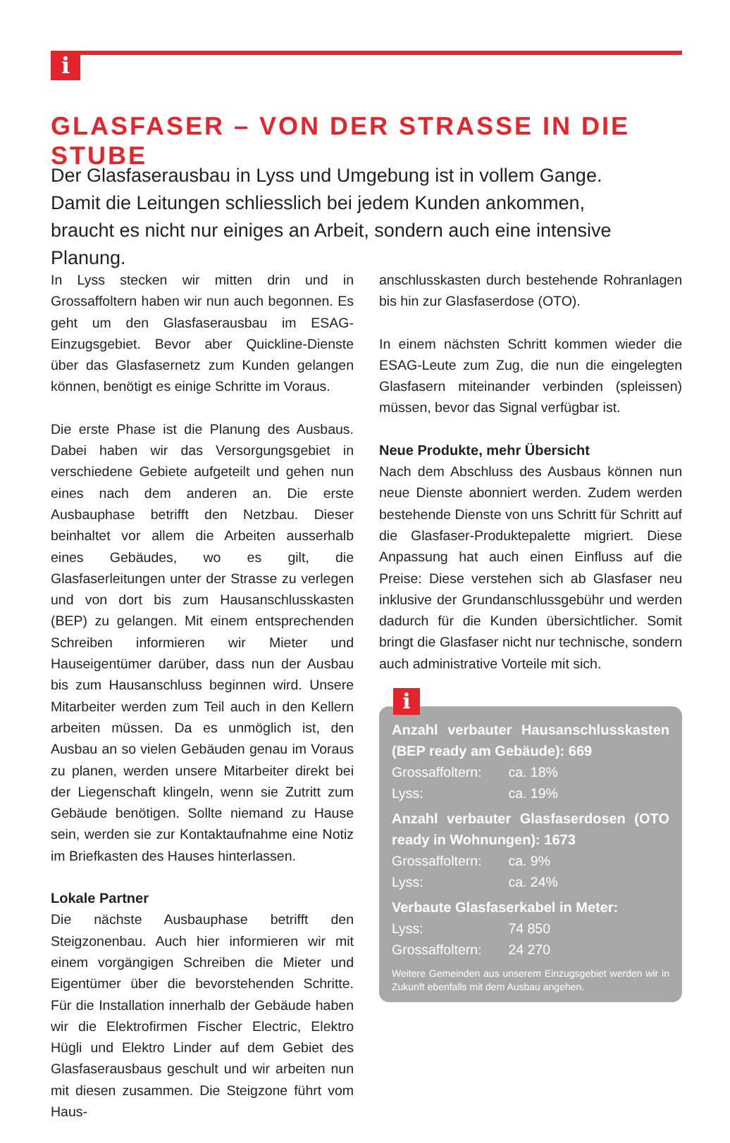i
GLASFASER – VON DER STRASSE IN DIE STUBE
Der Glasfaserausbau in Lyss und Umgebung ist in vollem Gange. Damit die Leitungen schliesslich bei jedem Kunden ankommen, braucht es nicht nur einiges an Arbeit, sondern auch eine intensive Planung.
In Lyss stecken wir mitten drin und in Grossaffoltern haben wir nun auch begonnen. Es geht um den Glasfaserausbau im ESAG-Einzugsgebiet. Bevor aber Quickline-Dienste über das Glasfasernetz zum Kunden gelangen können, benötigt es einige Schritte im Voraus.
Die erste Phase ist die Planung des Ausbaus. Dabei haben wir das Versorgungsgebiet in verschiedene Gebiete aufgeteilt und gehen nun eines nach dem anderen an. Die erste Ausbauphase betrifft den Netzbau. Dieser beinhaltet vor allem die Arbeiten ausserhalb eines Gebäudes, wo es gilt, die Glasfaserleitungen unter der Strasse zu verlegen und von dort bis zum Hausanschlusskasten (BEP) zu gelangen. Mit einem entsprechenden Schreiben informieren wir Mieter und Hauseigentümer darüber, dass nun der Ausbau bis zum Hausanschluss beginnen wird. Unsere Mitarbeiter werden zum Teil auch in den Kellern arbeiten müssen. Da es unmöglich ist, den Ausbau an so vielen Gebäuden genau im Voraus zu planen, werden unsere Mitarbeiter direkt bei der Liegenschaft klingeln, wenn sie Zutritt zum Gebäude benötigen. Sollte niemand zu Hause sein, werden sie zur Kontaktaufnahme eine Notiz im Briefkasten des Hauses hinterlassen.
Lokale Partner
Die nächste Ausbauphase betrifft den Steigzonenbau. Auch hier informieren wir mit einem vorgängigen Schreiben die Mieter und Eigentümer über die bevorstehenden Schritte. Für die Installation innerhalb der Gebäude haben wir die Elektrofirmen Fischer Electric, Elektro Hügli und Elektro Linder auf dem Gebiet des Glasfaserausbaus geschult und wir arbeiten nun mit diesen zusammen. Die Steigzone führt vom Haus-
anschlusskasten durch bestehende Rohranlagen bis hin zur Glasfaserdose (OTO).
In einem nächsten Schritt kommen wieder die ESAG-Leute zum Zug, die nun die eingelegten Glasfasern miteinander verbinden (spleissen) müssen, bevor das Signal verfügbar ist.
Neue Produkte, mehr Übersicht
Nach dem Abschluss des Ausbaus können nun neue Dienste abonniert werden. Zudem werden bestehende Dienste von uns Schritt für Schritt auf die Glasfaser-Produktepalette migriert. Diese Anpassung hat auch einen Einfluss auf die Preise: Diese verstehen sich ab Glasfaser neu inklusive der Grundanschlussgebühr und werden dadurch für die Kunden übersichtlicher. Somit bringt die Glasfaser nicht nur technische, sondern auch administrative Vorteile mit sich.
i
Anzahl verbauter Hausanschlusskasten (BEP ready am Gebäude): 669
Grossaffoltern: ca. 18%
Lyss: ca. 19%
Anzahl verbauter Glasfaserdosen (OTO ready in Wohnungen): 1673
Grossaffoltern: ca. 9%
Lyss: ca. 24%
Verbaute Glasfaserkabel in Meter:
Lyss: 74 850
Grossaffoltern: 24 270
Weitere Gemeinden aus unserem Einzugsgebiet werden wir in Zukunft ebenfalls mit dem Ausbau angehen.